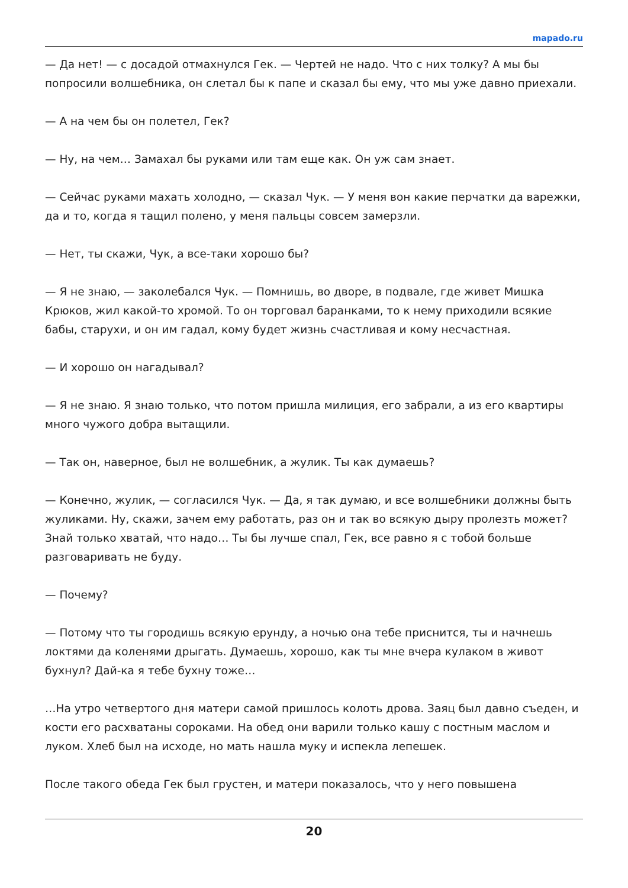mapado.ru
— Да нет! — с досадой отмахнулся Гек. — Чертей не надо. Что с них толку? А мы бы попросили волшебника, он слетал бы к папе и сказал бы ему, что мы уже давно приехали.
— А на чем бы он полетел, Гек?
— Ну, на чем… Замахал бы руками или там еще как. Он уж сам знает.
— Сейчас руками махать холодно, — сказал Чук. — У меня вон какие перчатки да варежки, да и то, когда я тащил полено, у меня пальцы совсем замерзли.
— Нет, ты скажи, Чук, а все-таки хорошо бы?
— Я не знаю, — заколебался Чук. — Помнишь, во дворе, в подвале, где живет Мишка Крюков, жил какой-то хромой. То он торговал баранками, то к нему приходили всякие бабы, старухи, и он им гадал, кому будет жизнь счастливая и кому несчастная.
— И хорошо он нагадывал?
— Я не знаю. Я знаю только, что потом пришла милиция, его забрали, а из его квартиры много чужого добра вытащили.
— Так он, наверное, был не волшебник, а жулик. Ты как думаешь?
— Конечно, жулик, — согласился Чук. — Да, я так думаю, и все волшебники должны быть жуликами. Ну, скажи, зачем ему работать, раз он и так во всякую дыру пролезть может? Знай только хватай, что надо… Ты бы лучше спал, Гек, все равно я с тобой больше разговаривать не буду.
— Почему?
— Потому что ты городишь всякую ерунду, а ночью она тебе приснится, ты и начнешь локтями да коленями дрыгать. Думаешь, хорошо, как ты мне вчера кулаком в живот бухнул? Дай-ка я тебе бухну тоже…
…На утро четвертого дня матери самой пришлось колоть дрова. Заяц был давно съеден, и кости его расхватаны сороками. На обед они варили только кашу с постным маслом и луком. Хлеб был на исходе, но мать нашла муку и испекла лепешек.
После такого обеда Гек был грустен, и матери показалось, что у него повышена
20